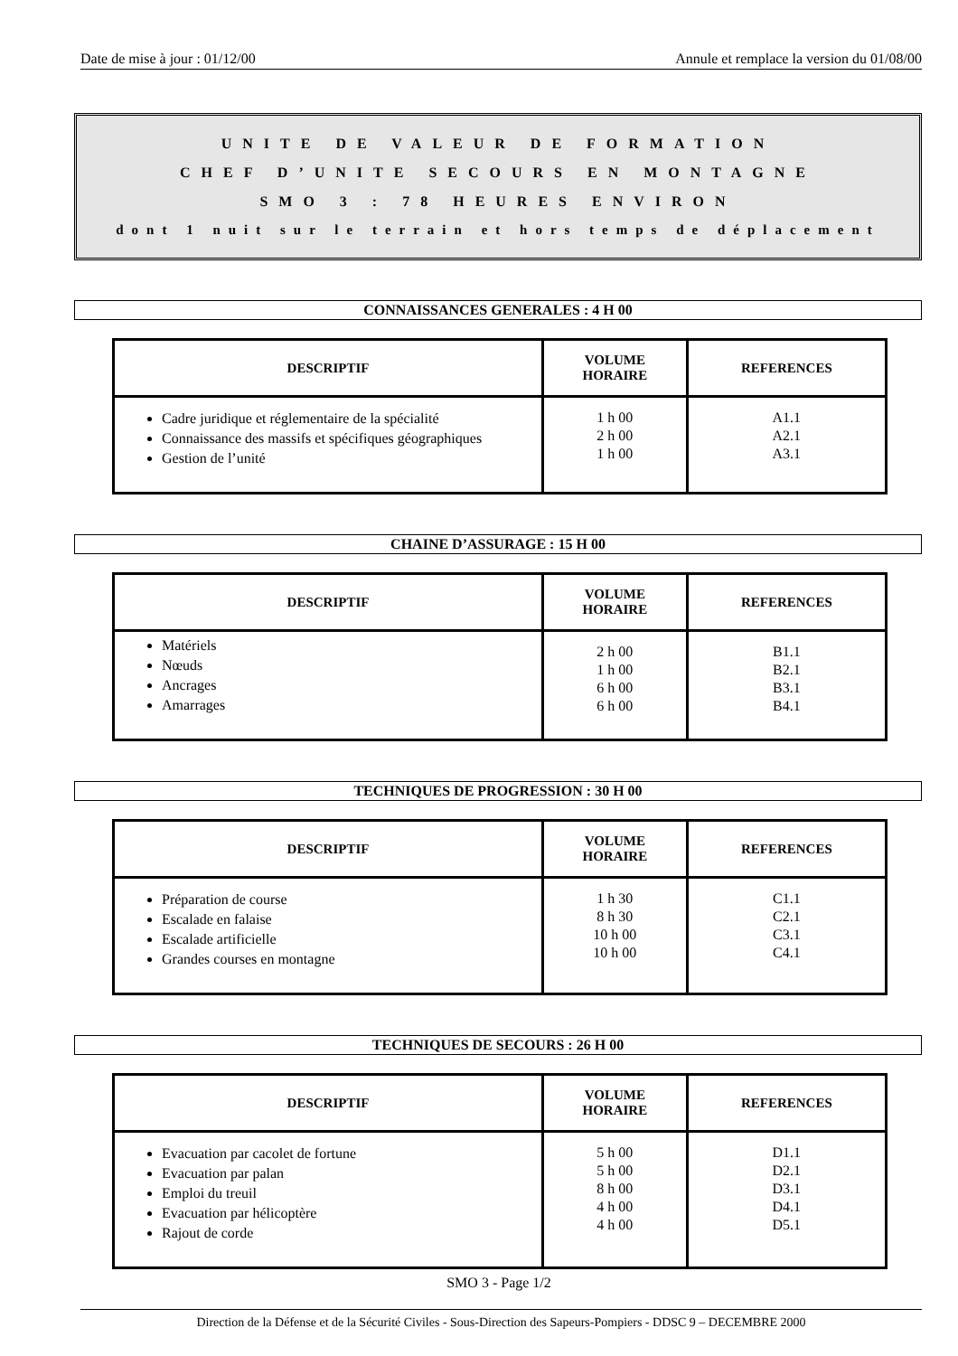Date de mise à jour : 01/12/00 Annule et remplace la version du 01/08/00
UNITE DE VALEUR DE FORMATION
CHEF D’UNITE SECOURS EN MONTAGNE
SMO 3 : 78 HEURES ENVIRON
dont 1 nuit sur le terrain et hors temps de déplacement
CONNAISSANCES GENERALES : 4 H 00
| DESCRIPTIF | VOLUME HORAIRE | REFERENCES |
| --- | --- | --- |
| Cadre juridique et réglementaire de la spécialité Connaissance des massifs et spécifiques géographiques Gestion de l’unité | 1 h 00 2 h 00 1 h 00 | A1.1 A2.1 A3.1 |
CHAINE D’ASSURAGE : 15 H 00
| DESCRIPTIF | VOLUME HORAIRE | REFERENCES |
| --- | --- | --- |
| Matériels Nœuds Ancrages Amarrages | 2 h 00 1 h 00 6 h 00 6 h 00 | B1.1 B2.1 B3.1 B4.1 |
TECHNIQUES DE PROGRESSION : 30 H 00
| DESCRIPTIF | VOLUME HORAIRE | REFERENCES |
| --- | --- | --- |
| Préparation de course Escalade en falaise Escalade artificielle Grandes courses en montagne | 1 h 30 8 h 30 10 h 00 10 h 00 | C1.1 C2.1 C3.1 C4.1 |
TECHNIQUES DE SECOURS : 26 H 00
| DESCRIPTIF | VOLUME HORAIRE | REFERENCES |
| --- | --- | --- |
| Evacuation par cacolet de fortune Evacuation par palan Emploi du treuil Evacuation par hélicoptère Rajout de corde | 5 h 00 5 h 00 8 h 00 4 h 00 4 h 00 | D1.1 D2.1 D3.1 D4.1 D5.1 |
SMO 3 - Page 1/2
Direction de la Défense et de la Sécurité Civiles - Sous-Direction des Sapeurs-Pompiers - DDSC 9 – DECEMBRE 2000